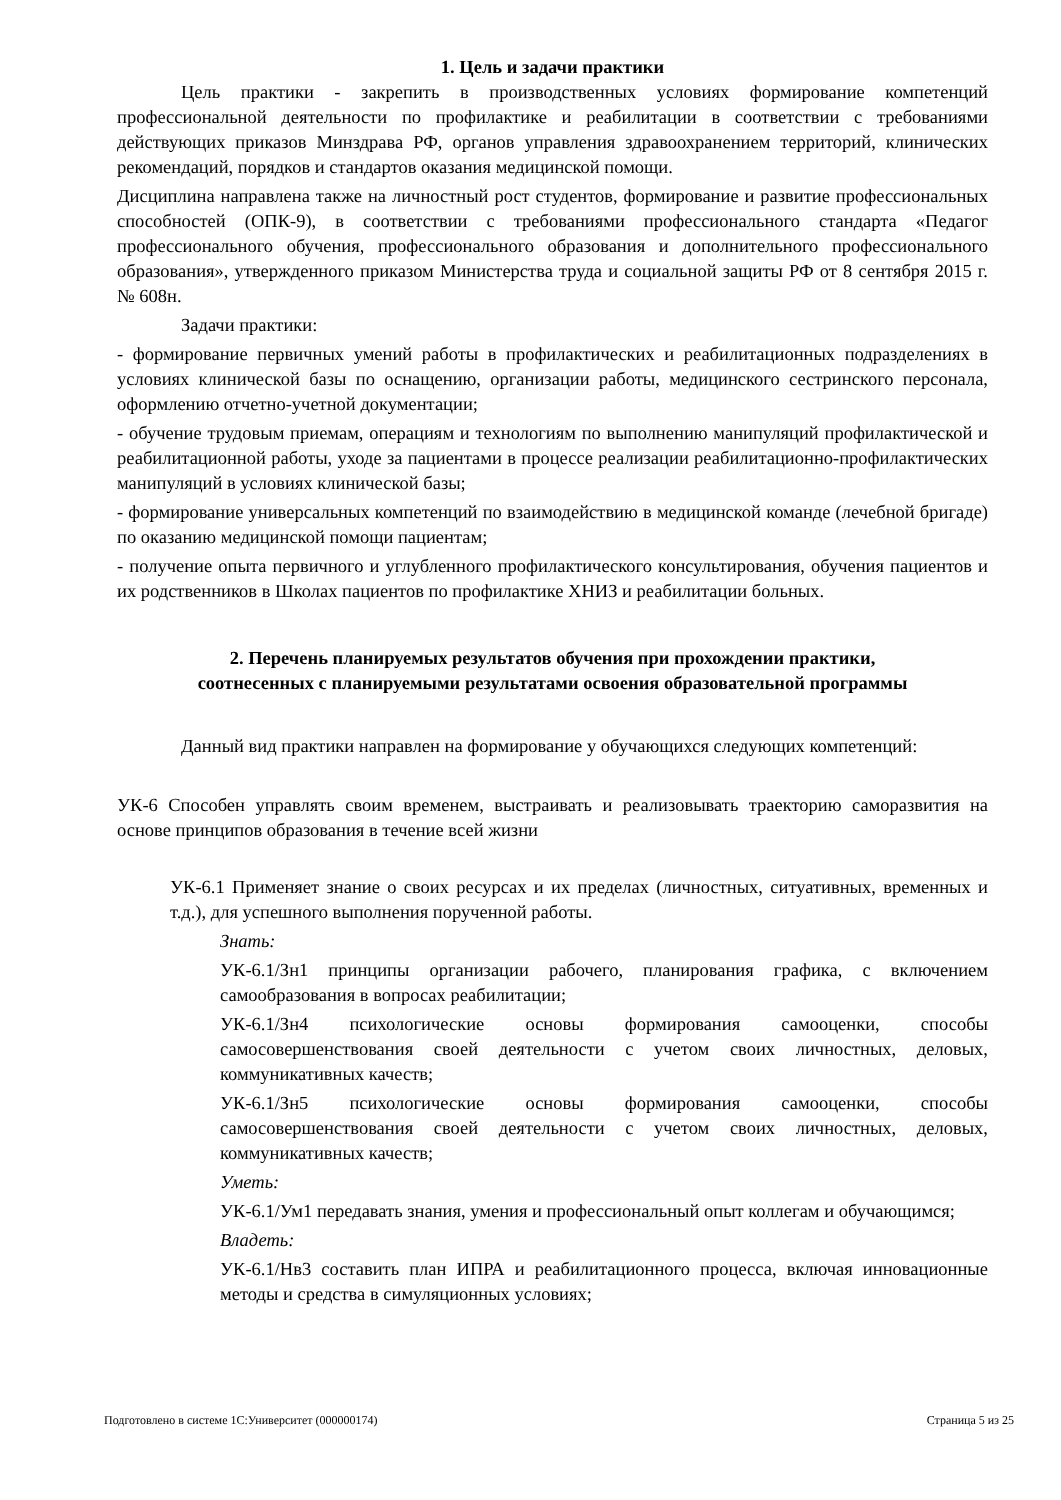1. Цель и задачи практики
Цель практики - закрепить в производственных условиях формирование компетенций профессиональной деятельности по профилактике и реабилитации в соответствии с требованиями действующих приказов Минздрава РФ, органов управления здравоохранением территорий, клинических рекомендаций, порядков и стандартов оказания медицинской помощи.
Дисциплина направлена также на личностный рост студентов, формирование и развитие профессиональных способностей (ОПК-9), в соответствии с требованиями профессионального стандарта «Педагог профессионального обучения, профессионального образования и дополнительного профессионального образования», утвержденного приказом Министерства труда и социальной защиты РФ от 8 сентября 2015 г. № 608н.
Задачи практики:
- формирование первичных умений работы в профилактических и реабилитационных подразделениях в условиях клинической базы по оснащению, организации работы, медицинского сестринского персонала, оформлению отчетно-учетной документации;
- обучение трудовым приемам, операциям и технологиям по выполнению манипуляций профилактической и реабилитационной работы, уходе за пациентами в процессе реализации реабилитационно-профилактических манипуляций в условиях клинической базы;
- формирование универсальных компетенций по взаимодействию в медицинской команде (лечебной бригаде) по оказанию медицинской помощи пациентам;
- получение опыта первичного и углубленного профилактического консультирования, обучения пациентов и их родственников в Школах пациентов по профилактике ХНИЗ и реабилитации больных.
2. Перечень планируемых результатов обучения при прохождении практики,
соотнесенных с планируемыми результатами освоения образовательной программы
Данный вид практики направлен на формирование у обучающихся следующих компетенций:
УК-6 Способен управлять своим временем, выстраивать и реализовывать траекторию саморазвития на основе принципов образования в течение всей жизни
УК-6.1 Применяет знание о своих ресурсах и их пределах (личностных, ситуативных, временных и т.д.), для успешного выполнения порученной работы.
Знать:
УК-6.1/Зн1 принципы организации рабочего, планирования графика, с включением самообразования в вопросах реабилитации;
УК-6.1/Зн4 психологические основы формирования самооценки, способы самосовершенствования своей деятельности с учетом своих личностных, деловых, коммуникативных качеств;
УК-6.1/Зн5 психологические основы формирования самооценки, способы самосовершенствования своей деятельности с учетом своих личностных, деловых, коммуникативных качеств;
Уметь:
УК-6.1/Ум1 передавать знания, умения и профессиональный опыт коллегам и обучающимся;
Владеть:
УК-6.1/Нв3 составить план ИПРА и реабилитационного процесса, включая инновационные методы и средства в симуляционных условиях;
Подготовлено в системе 1С:Университет (000000174) Страница 5 из 25